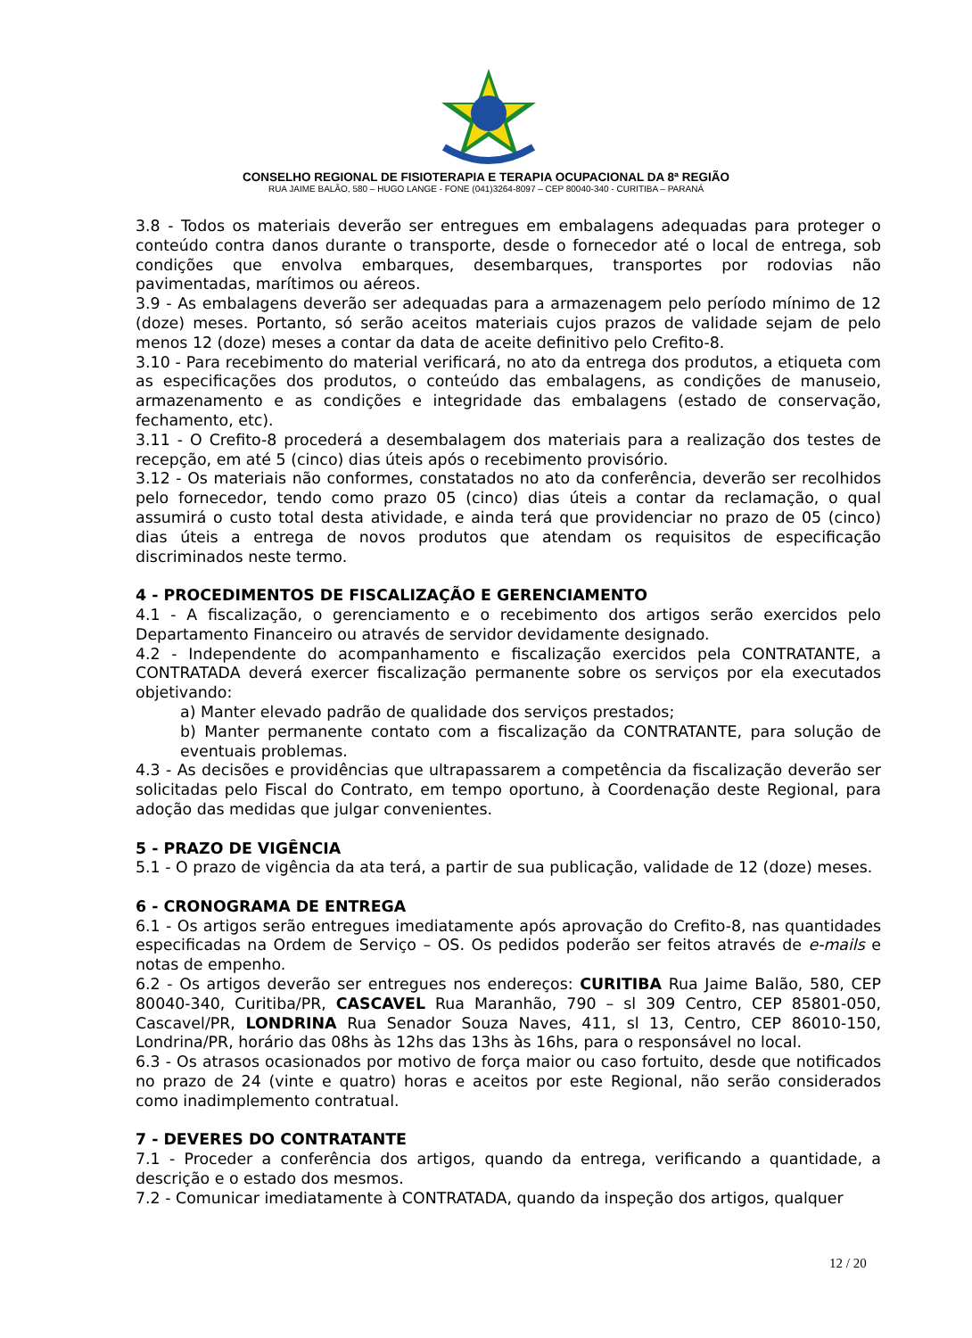CONSELHO REGIONAL DE FISIOTERAPIA E TERAPIA OCUPACIONAL DA 8ª REGIÃO
RUA JAIME BALÃO, 580 – HUGO LANGE - FONE (041)3264-8097 – CEP 80040-340 - CURITIBA – PARANÁ
3.8 - Todos os materiais deverão ser entregues em embalagens adequadas para proteger o conteúdo contra danos durante o transporte, desde o fornecedor até o local de entrega, sob condições que envolva embarques, desembarques, transportes por rodovias não pavimentadas, marítimos ou aéreos.
3.9 - As embalagens deverão ser adequadas para a armazenagem pelo período mínimo de 12 (doze) meses. Portanto, só serão aceitos materiais cujos prazos de validade sejam de pelo menos 12 (doze) meses a contar da data de aceite definitivo pelo Crefito-8.
3.10 - Para recebimento do material verificará, no ato da entrega dos produtos, a etiqueta com as especificações dos produtos, o conteúdo das embalagens, as condições de manuseio, armazenamento e as condições e integridade das embalagens (estado de conservação, fechamento, etc).
3.11 - O Crefito-8 procederá a desembalagem dos materiais para a realização dos testes de recepção, em até 5 (cinco) dias úteis após o recebimento provisório.
3.12 - Os materiais não conformes, constatados no ato da conferência, deverão ser recolhidos pelo fornecedor, tendo como prazo 05 (cinco) dias úteis a contar da reclamação, o qual assumirá o custo total desta atividade, e ainda terá que providenciar no prazo de 05 (cinco) dias úteis a entrega de novos produtos que atendam os requisitos de especificação discriminados neste termo.
4 - PROCEDIMENTOS DE FISCALIZAÇÃO E GERENCIAMENTO
4.1 - A fiscalização, o gerenciamento e o recebimento dos artigos serão exercidos pelo Departamento Financeiro ou através de servidor devidamente designado.
4.2 - Independente do acompanhamento e fiscalização exercidos pela CONTRATANTE, a CONTRATADA deverá exercer fiscalização permanente sobre os serviços por ela executados objetivando:
a) Manter elevado padrão de qualidade dos serviços prestados;
b) Manter permanente contato com a fiscalização da CONTRATANTE, para solução de eventuais problemas.
4.3 - As decisões e providências que ultrapassarem a competência da fiscalização deverão ser solicitadas pelo Fiscal do Contrato, em tempo oportuno, à Coordenação deste Regional, para adoção das medidas que julgar convenientes.
5 - PRAZO DE VIGÊNCIA
5.1 - O prazo de vigência da ata terá, a partir de sua publicação, validade de 12 (doze) meses.
6 - CRONOGRAMA DE ENTREGA
6.1 - Os artigos serão entregues imediatamente após aprovação do Crefito-8, nas quantidades especificadas na Ordem de Serviço – OS. Os pedidos poderão ser feitos através de e-mails e notas de empenho.
6.2 - Os artigos deverão ser entregues nos endereços: CURITIBA Rua Jaime Balão, 580, CEP 80040-340, Curitiba/PR, CASCAVEL Rua Maranhão, 790 – sl 309 Centro, CEP 85801-050, Cascavel/PR, LONDRINA Rua Senador Souza Naves, 411, sl 13, Centro, CEP 86010-150, Londrina/PR, horário das 08hs às 12hs das 13hs às 16hs, para o responsável no local.
6.3 - Os atrasos ocasionados por motivo de força maior ou caso fortuito, desde que notificados no prazo de 24 (vinte e quatro) horas e aceitos por este Regional, não serão considerados como inadimplemento contratual.
7 - DEVERES DO CONTRATANTE
7.1 - Proceder a conferência dos artigos, quando da entrega, verificando a quantidade, a descrição e o estado dos mesmos.
7.2 - Comunicar imediatamente à CONTRATADA, quando da inspeção dos artigos, qualquer
12 / 20